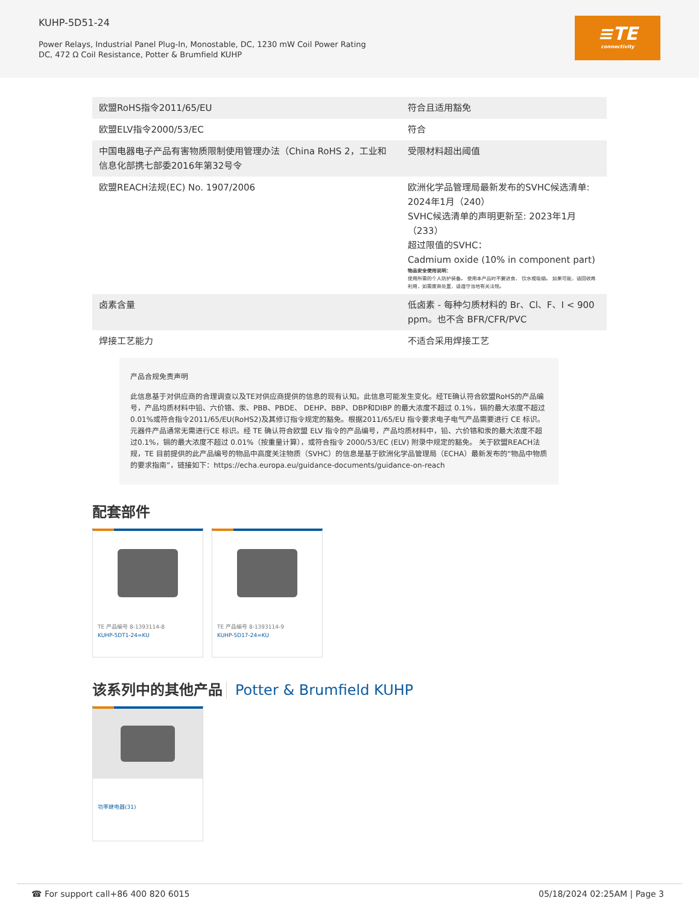KUHP-5D51-24
Power Relays, Industrial Panel Plug-In, Monostable, DC, 1230 mW Coil Power Rating
DC, 472 Ω Coil Resistance, Potter & Brumfield KUHP
≡TE
connectivity
| 欧盟RoHS指令2011/65/EU | 符合且适用豁免 |
| 欧盟ELV指令2000/53/EC | 符合 |
| 中国电器电子产品有害物质限制使用管理办法（China RoHS 2，工业和信息化部携七部委2016年第32号令 | 受限材料超出阈值 |
| 欧盟REACH法规(EC) No. 1907/2006 | 欧洲化学品管理局最新发布的SVHC候选清单: 2024年1月（240） SVHC候选清单的声明更新至: 2023年1月（233） 超过限值的SVHC： Cadmium oxide (10% in component part) 物品安全使用说明： 使用所需的个人防护装备。 使用本产品时不要进食、 饮水或吸烟。 如果可能，请回收再利用，如需废弃处置，请遵守当地有关法规。 |
| 卤素含量 | 低卤素 - 每种匀质材料的 Br、Cl、F、I < 900 ppm。也不含 BFR/CFR/PVC |
| 焊接工艺能力 | 不适合采用焊接工艺 |
产品合规免责声明
此信息基于对供应商的合理调查以及TE对供应商提供的信息的现有认知。此信息可能发生变化。经TE确认符合欧盟RoHS的产品编号，产品均质材料中铅、六价铬、汞、PBB、PBDE、 DEHP、BBP、DBP和DIBP 的最大浓度不超过 0.1%，镉的最大浓度不超过 0.01%或符合指令2011/65/EU(RoHS2)及其修订指令规定的豁免。根据2011/65/EU 指令要求电子电气产品需要进行 CE 标识。元器件产品通常无需进行CE 标识。经 TE 确认符合欧盟 ELV 指令的产品编号，产品均质材料中，铅、六价铬和汞的最大浓度不超过0.1%，镉的最大浓度不超过 0.01%（按重量计算），或符合指令 2000/53/EC (ELV) 附录中规定的豁免。 关于欧盟REACH法规，TE 目前提供的此产品编号的物品中高度关注物质（SVHC）的信息是基于欧洲化学品管理局（ECHA）最新发布的“物品中物质的要求指南”，链接如下：https://echa.europa.eu/guidance-documents/guidance-on-reach
配套部件
TE 产品编号 8-1393114-8
KUHP-5DT1-24=KU
TE 产品编号 8-1393114-9
KUHP-5D17-24=KU
该系列中的其他产品 Potter & Brumfield KUHP
功率继电器(31)
☎ For support call+86 400 820 6015 05/18/2024 02:25AM | Page 3